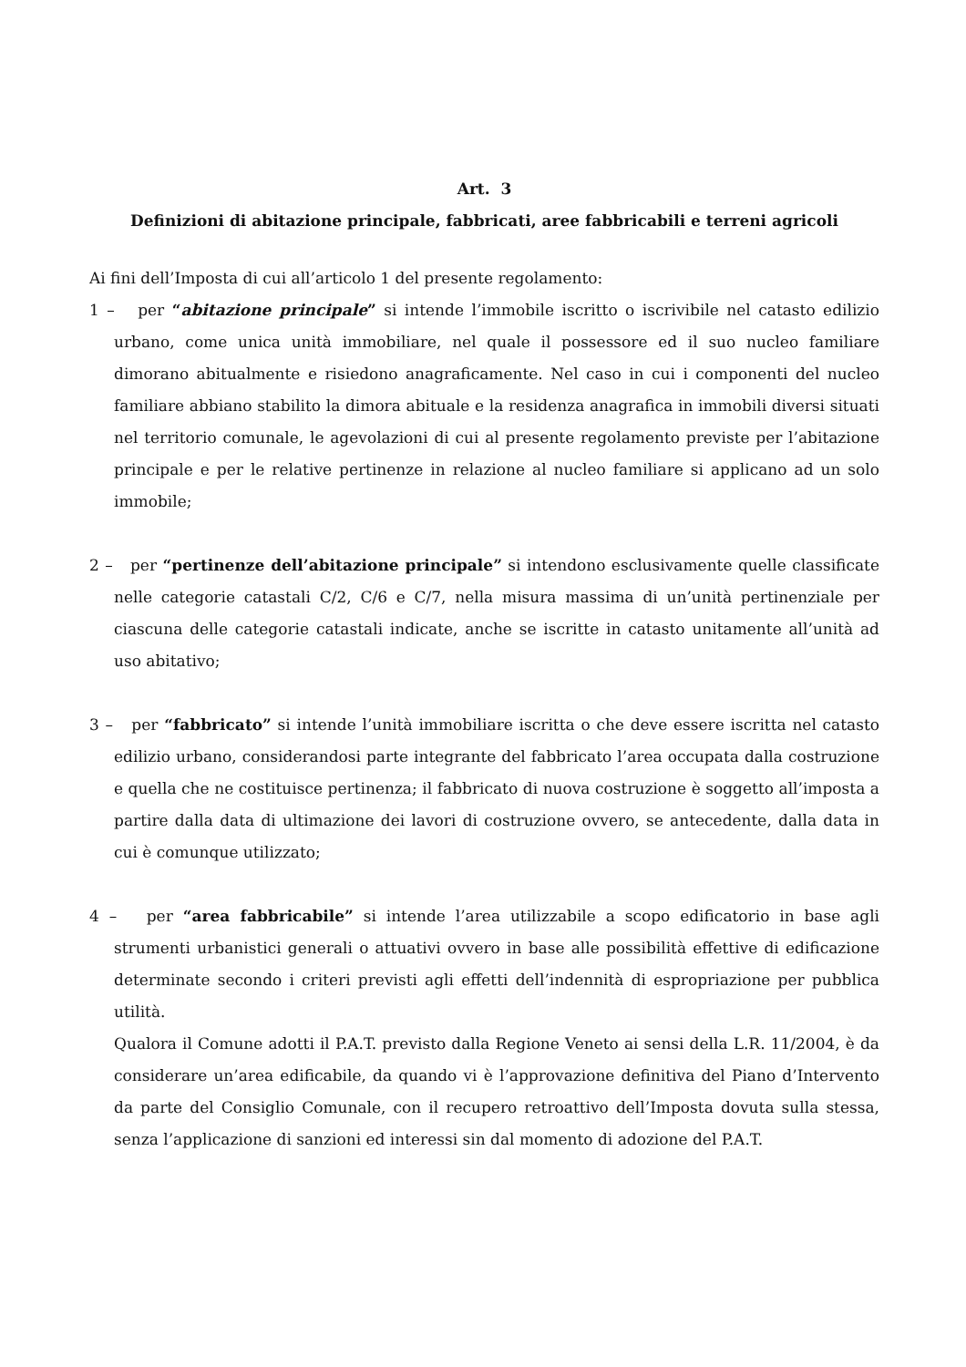Art. 3
Definizioni di abitazione principale, fabbricati, aree fabbricabili e terreni agricoli
Ai fini dell’Imposta di cui all’articolo 1 del presente regolamento:
1 – per “abitazione principale” si intende l’immobile iscritto o iscrivibile nel catasto edilizio urbano, come unica unità immobiliare, nel quale il possessore ed il suo nucleo familiare dimorano abitualmente e risiedono anagraficamente. Nel caso in cui i componenti del nucleo familiare abbiano stabilito la dimora abituale e la residenza anagrafica in immobili diversi situati nel territorio comunale, le agevolazioni di cui al presente regolamento previste per l’abitazione principale e per le relative pertinenze in relazione al nucleo familiare si applicano ad un solo immobile;
2 – per “pertinenze dell’abitazione principale” si intendono esclusivamente quelle classificate nelle categorie catastali C/2, C/6 e C/7, nella misura massima di un’unità pertinenziale per ciascuna delle categorie catastali indicate, anche se iscritte in catasto unitamente all’unità ad uso abitativo;
3 – per “fabbricato” si intende l’unità immobiliare iscritta o che deve essere iscritta nel catasto edilizio urbano, considerandosi parte integrante del fabbricato l’area occupata dalla costruzione e quella che ne costituisce pertinenza; il fabbricato di nuova costruzione è soggetto all’imposta a partire dalla data di ultimazione dei lavori di costruzione ovvero, se antecedente, dalla data in cui è comunque utilizzato;
4 – per “area fabbricabile” si intende l’area utilizzabile a scopo edificatorio in base agli strumenti urbanistici generali o attuativi ovvero in base alle possibilità effettive di edificazione determinate secondo i criteri previsti agli effetti dell’indennità di espropriazione per pubblica utilità.
Qualora il Comune adotti il P.A.T. previsto dalla Regione Veneto ai sensi della L.R. 11/2004, è da considerare un’area edificabile, da quando vi è l’approvazione definitiva del Piano d’Intervento da parte del Consiglio Comunale, con il recupero retroattivo dell’Imposta dovuta sulla stessa, senza l’applicazione di sanzioni ed interessi sin dal momento di adozione del P.A.T.